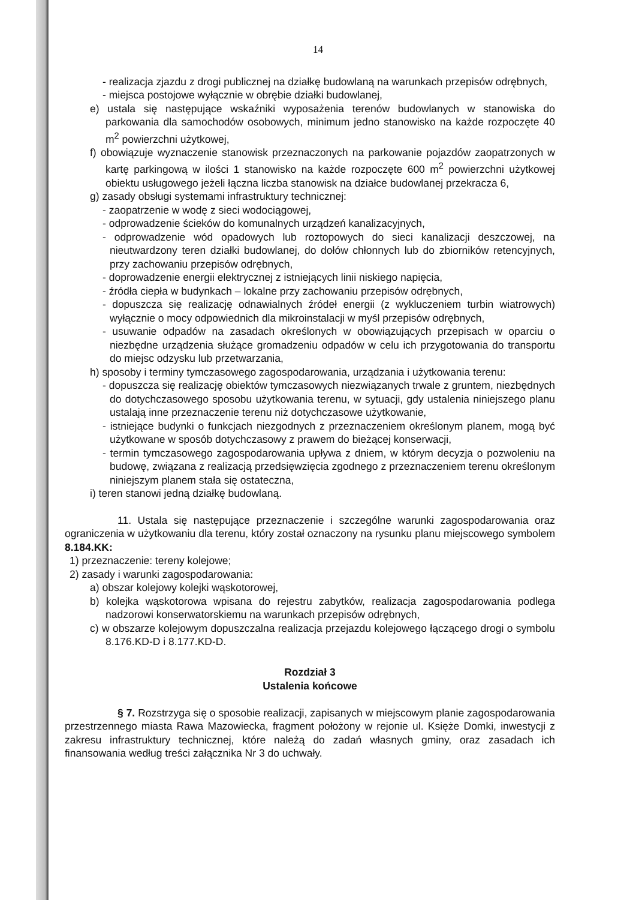14
- realizacja zjazdu z drogi publicznej na działkę budowlaną na warunkach przepisów odrębnych,
- miejsca postojowe wyłącznie w obrębie działki budowlanej,
e) ustala się następujące wskaźniki wyposażenia terenów budowlanych w stanowiska do parkowania dla samochodów osobowych, minimum jedno stanowisko na każde rozpoczęte 40 m<sup>2</sup> powierzchni użytkowej,
f) obowiązuje wyznaczenie stanowisk przeznaczonych na parkowanie pojazdów zaopatrzonych w kartę parkingową w ilości 1 stanowisko na każde rozpoczęte 600 m<sup>2</sup> powierzchni użytkowej obiektu usługowego jeżeli łączna liczba stanowisk na działce budowlanej przekracza 6,
g) zasady obsługi systemami infrastruktury technicznej:
- zaopatrzenie w wodę z sieci wodociągowej,
- odprowadzenie ścieków do komunalnych urządzeń kanalizacyjnych,
- odprowadzenie wód opadowych lub roztopowych do sieci kanalizacji deszczowej, na nieutwardzony teren działki budowlanej, do dołów chłonnych lub do zbiorników retencyjnych, przy zachowaniu przepisów odrębnych,
- doprowadzenie energii elektrycznej z istniejących linii niskiego napięcia,
- źródła ciepła w budynkach – lokalne przy zachowaniu przepisów odrębnych,
- dopuszcza się realizację odnawialnych źródeł energii (z wykluczeniem turbin wiatrowych) wyłącznie o mocy odpowiednich dla mikroinstalacji w myśl przepisów odrębnych,
- usuwanie odpadów na zasadach określonych w obowiązujących przepisach w oparciu o niezbędne urządzenia służące gromadzeniu odpadów w celu ich przygotowania do transportu do miejsc odzysku lub przetwarzania,
h) sposoby i terminy tymczasowego zagospodarowania, urządzania i użytkowania terenu:
- dopuszcza się realizację obiektów tymczasowych niezwiązanych trwale z gruntem, niezbędnych do dotychczasowego sposobu użytkowania terenu, w sytuacji, gdy ustalenia niniejszego planu ustalają inne przeznaczenie terenu niż dotychczasowe użytkowanie,
- istniejące budynki o funkcjach niezgodnych z przeznaczeniem określonym planem, mogą być użytkowane w sposób dotychczasowy z prawem do bieżącej konserwacji,
- termin tymczasowego zagospodarowania upływa z dniem, w którym decyzja o pozwoleniu na budowę, związana z realizacją przedsięwzięcia zgodnego z przeznaczeniem terenu określonym niniejszym planem stała się ostateczna,
i) teren stanowi jedną działkę budowlaną.
11. Ustala się następujące przeznaczenie i szczególne warunki zagospodarowania oraz ograniczenia w użytkowaniu dla terenu, który został oznaczony na rysunku planu miejscowego symbolem 8.184.KK:
1) przeznaczenie: tereny kolejowe;
2) zasady i warunki zagospodarowania:
a) obszar kolejowy kolejki wąskotorowej,
b) kolejka wąskotorowa wpisana do rejestru zabytków, realizacja zagospodarowania podlega nadzorowi konserwatorskiemu na warunkach przepisów odrębnych,
c) w obszarze kolejowym dopuszczalna realizacja przejazdu kolejowego łączącego drogi o symbolu 8.176.KD-D i 8.177.KD-D.
Rozdział 3
Ustalenia końcowe
§ 7. Rozstrzyga się o sposobie realizacji, zapisanych w miejscowym planie zagospodarowania przestrzennego miasta Rawa Mazowiecka, fragment położony w rejonie ul. Księże Domki, inwestycji z zakresu infrastruktury technicznej, które należą do zadań własnych gminy, oraz zasadach ich finansowania według treści załącznika Nr 3 do uchwały.